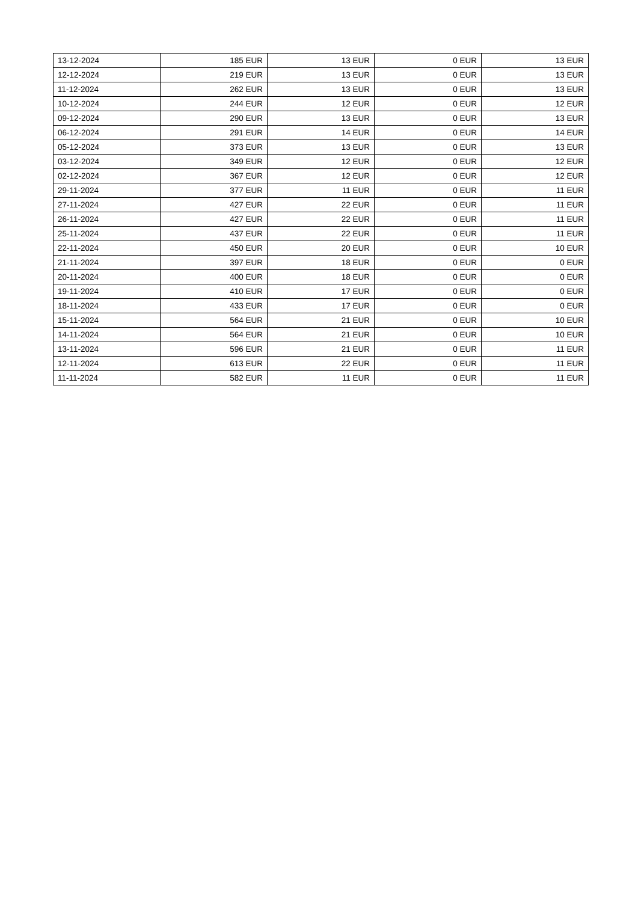| 13-12-2024 | 185 EUR | 13 EUR | 0 EUR | 13 EUR |
| 12-12-2024 | 219 EUR | 13 EUR | 0 EUR | 13 EUR |
| 11-12-2024 | 262 EUR | 13 EUR | 0 EUR | 13 EUR |
| 10-12-2024 | 244 EUR | 12 EUR | 0 EUR | 12 EUR |
| 09-12-2024 | 290 EUR | 13 EUR | 0 EUR | 13 EUR |
| 06-12-2024 | 291 EUR | 14 EUR | 0 EUR | 14 EUR |
| 05-12-2024 | 373 EUR | 13 EUR | 0 EUR | 13 EUR |
| 03-12-2024 | 349 EUR | 12 EUR | 0 EUR | 12 EUR |
| 02-12-2024 | 367 EUR | 12 EUR | 0 EUR | 12 EUR |
| 29-11-2024 | 377 EUR | 11 EUR | 0 EUR | 11 EUR |
| 27-11-2024 | 427 EUR | 22 EUR | 0 EUR | 11 EUR |
| 26-11-2024 | 427 EUR | 22 EUR | 0 EUR | 11 EUR |
| 25-11-2024 | 437 EUR | 22 EUR | 0 EUR | 11 EUR |
| 22-11-2024 | 450 EUR | 20 EUR | 0 EUR | 10 EUR |
| 21-11-2024 | 397 EUR | 18 EUR | 0 EUR | 0 EUR |
| 20-11-2024 | 400 EUR | 18 EUR | 0 EUR | 0 EUR |
| 19-11-2024 | 410 EUR | 17 EUR | 0 EUR | 0 EUR |
| 18-11-2024 | 433 EUR | 17 EUR | 0 EUR | 0 EUR |
| 15-11-2024 | 564 EUR | 21 EUR | 0 EUR | 10 EUR |
| 14-11-2024 | 564 EUR | 21 EUR | 0 EUR | 10 EUR |
| 13-11-2024 | 596 EUR | 21 EUR | 0 EUR | 11 EUR |
| 12-11-2024 | 613 EUR | 22 EUR | 0 EUR | 11 EUR |
| 11-11-2024 | 582 EUR | 11 EUR | 0 EUR | 11 EUR |